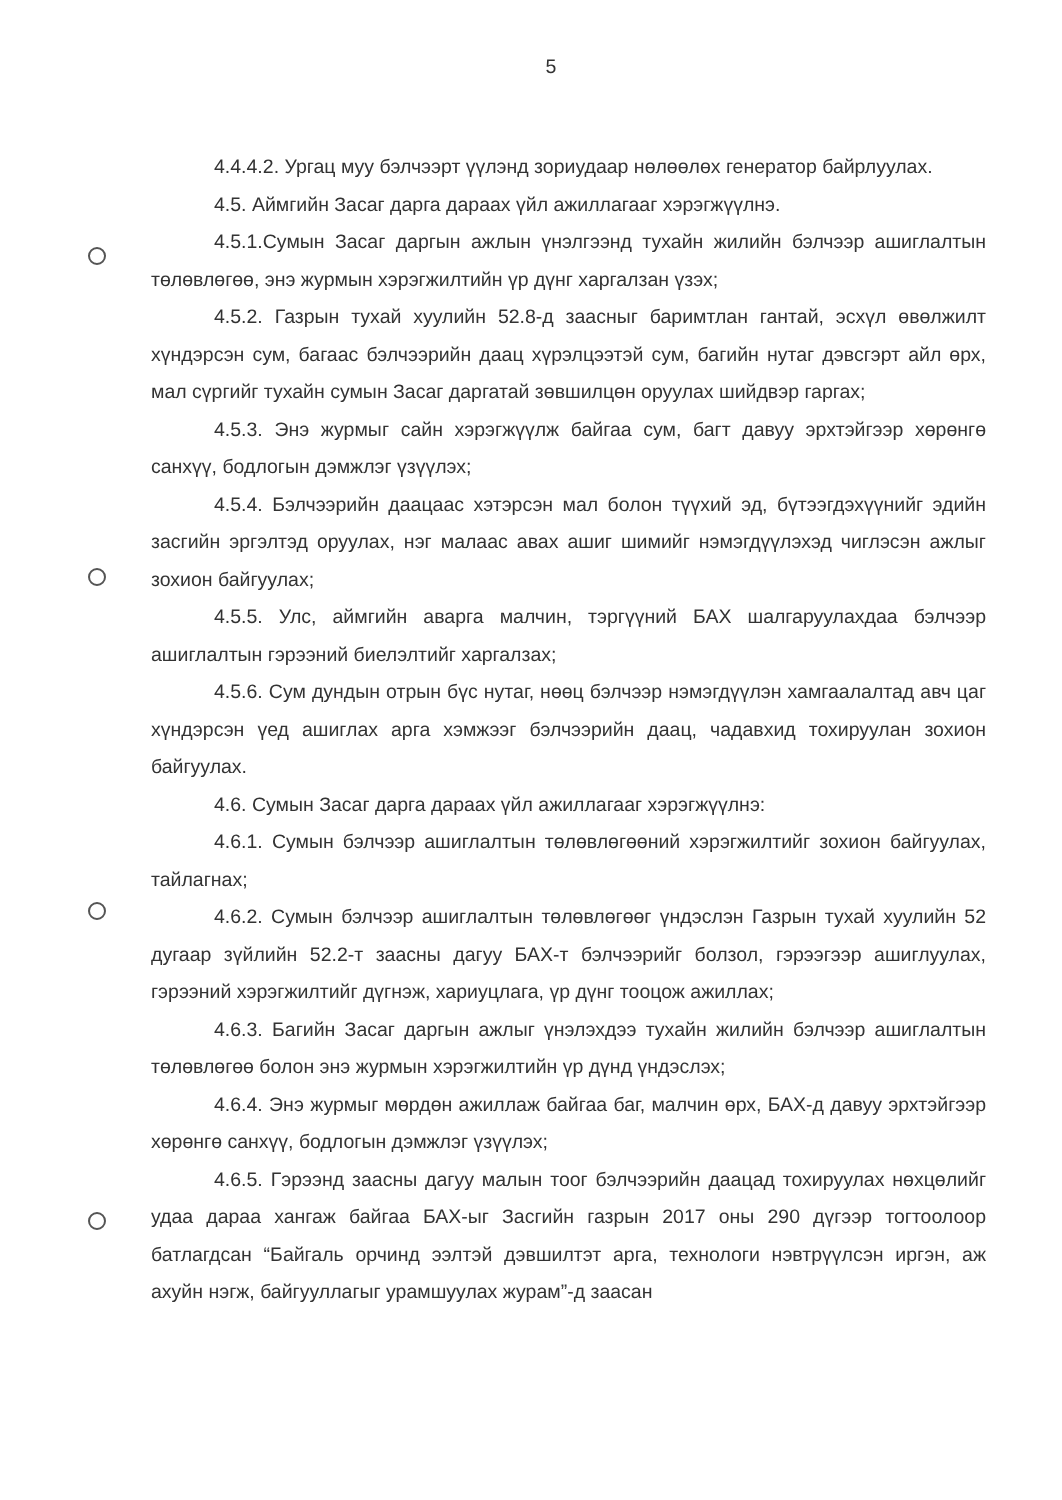5
4.4.4.2. Ургац муу бэлчээрт үүлэнд зориудаар нөлөөлөх генератор байрлуулах.
4.5. Аймгийн Засаг дарга дараах үйл ажиллагааг хэрэгжүүлнэ.
4.5.1.Сумын Засаг даргын ажлын үнэлгээнд тухайн жилийн бэлчээр ашиглалтын төлөвлөгөө, энэ журмын хэрэгжилтийн үр дүнг харгалзан үзэх;
4.5.2. Газрын тухай хуулийн 52.8-д заасныг баримтлан гантай, эсхүл өвөлжилт хүндэрсэн сум, багаас бэлчээрийн даац хүрэлцээтэй сум, багийн нутаг дэвсгэрт айл өрх, мал сүргийг тухайн сумын Засаг даргатай зөвшилцөн оруулах шийдвэр гаргах;
4.5.3. Энэ журмыг сайн хэрэгжүүлж байгаа сум, багт давуу эрхтэйгээр хөрөнгө санхүү, бодлогын дэмжлэг үзүүлэх;
4.5.4. Бэлчээрийн даацаас хэтэрсэн мал болон түүхий эд, бүтээгдэхүүнийг эдийн засгийн эргэлтэд оруулах, нэг малаас авах ашиг шимийг нэмэгдүүлэхэд чиглэсэн ажлыг зохион байгуулах;
4.5.5. Улс, аймгийн аварга малчин, тэргүүний БАХ шалгаруулахдаа бэлчээр ашиглалтын гэрээний биелэлтийг харгалзах;
4.5.6. Сум дундын отрын бүс нутаг, нөөц бэлчээр нэмэгдүүлэн хамгаалалтад авч цаг хүндэрсэн үед ашиглах арга хэмжээг бэлчээрийн даац, чадавхид тохируулан зохион байгуулах.
4.6. Сумын Засаг дарга дараах үйл ажиллагааг хэрэгжүүлнэ:
4.6.1. Сумын бэлчээр ашиглалтын төлөвлөгөөний хэрэгжилтийг зохион байгуулах, тайлагнах;
4.6.2. Сумын бэлчээр ашиглалтын төлөвлөгөөг үндэслэн Газрын тухай хуулийн 52 дугаар зүйлийн 52.2-т заасны дагуу БАХ-т бэлчээрийг болзол, гэрээгээр ашиглуулах, гэрээний хэрэгжилтийг дүгнэж, хариуцлага, үр дүнг тооцож ажиллах;
4.6.3. Багийн Засаг даргын ажлыг үнэлэхдээ тухайн жилийн бэлчээр ашиглалтын төлөвлөгөө болон энэ журмын хэрэгжилтийн үр дүнд үндэслэх;
4.6.4. Энэ журмыг мөрдөн ажиллаж байгаа баг, малчин өрх, БАХ-д давуу эрхтэйгээр хөрөнгө санхүү, бодлогын дэмжлэг үзүүлэх;
4.6.5. Гэрээнд заасны дагуу малын тоог бэлчээрийн даацад тохируулах нөхцөлийг удаа дараа хангаж байгаа БАХ-ыг Засгийн газрын 2017 оны 290 дүгээр тогтоолоор батлагдсан “Байгаль орчинд ээлтэй дэвшилтэт арга, технологи нэвтрүүлсэн иргэн, аж ахуйн нэгж, байгууллагыг урамшуулах журам”-д заасан